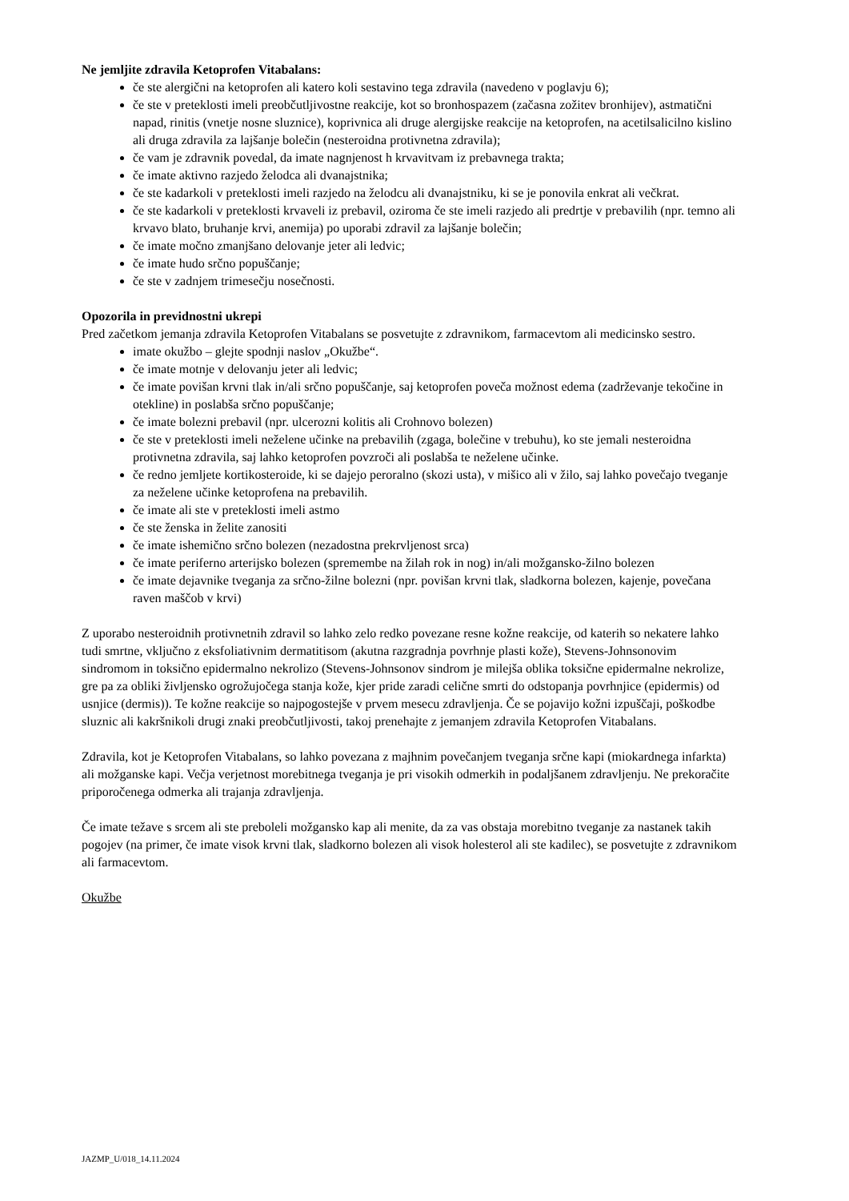Ne jemljite zdravila Ketoprofen Vitabalans:
če ste alergični na ketoprofen ali katero koli sestavino tega zdravila (navedeno v poglavju 6);
če ste v preteklosti imeli preobčutljivostne reakcije, kot so bronhospazem (začasna zožitev bronhijev), astmatični napad, rinitis (vnetje nosne sluznice), koprivnica ali druge alergijske reakcije na ketoprofen, na acetilsalicilno kislino ali druga zdravila za lajšanje bolečin (nesteroidna protivnetna zdravila);
če vam je zdravnik povedal, da imate nagnjenost h krvavitvam iz prebavnega trakta;
če imate aktivno razjedo želodca ali dvanajstnika;
če ste kadarkoli v preteklosti imeli razjedo na želodcu ali dvanajstniku, ki se je ponovila enkrat ali večkrat.
če ste kadarkoli v preteklosti krvaveli iz prebavil, oziroma če ste imeli razjedo ali predrtje v prebavilih (npr. temno ali krvavo blato, bruhanje krvi, anemija) po uporabi zdravil za lajšanje bolečin;
če imate močno zmanjšano delovanje jeter ali ledvic;
če imate hudo srčno popuščanje;
če ste v zadnjem trimesečju nosečnosti.
Opozorila in previdnostni ukrepi
Pred začetkom jemanja zdravila Ketoprofen Vitabalans se posvetujte z zdravnikom, farmacevtom ali medicinsko sestro.
imate okužbo – glejte spodnji naslov „Okužbe“.
če imate motnje v delovanju jeter ali ledvic;
če imate povišan krvni tlak in/ali srčno popuščanje, saj ketoprofen poveča možnost edema (zadrževanje tekočine in otekline) in poslabša srčno popuščanje;
če imate bolezni prebavil (npr. ulcerozni kolitis ali Crohnovo bolezen)
če ste v preteklosti imeli neželene učinke na prebavilih (zgaga, bolečine v trebuhu), ko ste jemali nesteroidna protivnetna zdravila, saj lahko ketoprofen povzroči ali poslabša te neželene učinke.
če redno jemljete kortikosteroide, ki se dajejo peroralno (skozi usta), v mišico ali v žilo, saj lahko povečajo tveganje za neželene učinke ketoprofena na prebavilih.
če imate ali ste v preteklosti imeli astmo
če ste ženska in želite zanositi
če imate ishemično srčno bolezen (nezadostna prekrvljenost srca)
če imate periferno arterijsko bolezen (spremembe na žilah rok in nog) in/ali možgansko-žilno bolezen
če imate dejavnike tveganja za srčno-žilne bolezni (npr. povišan krvni tlak, sladkorna bolezen, kajenje, povečana raven maščob v krvi)
Z uporabo nesteroidnih protivnetnih zdravil so lahko zelo redko povezane resne kožne reakcije, od katerih so nekatere lahko tudi smrtne, vključno z eksfoliativnim dermatitisom (akutna razgradnja povrhnje plasti kože), Stevens-Johnsonovim sindromom in toksično epidermalno nekrolizo (Stevens-Johnsonov sindrom je milejša oblika toksične epidermalne nekrolize, gre pa za obliki življensko ogrožujočega stanja kože, kjer pride zaradi celične smrti do odstopanja povrhnjice (epidermis) od usnjice (dermis)). Te kožne reakcije so najpogostejše v prvem mesecu zdravljenja. Če se pojavijo kožni izpuščaji, poškodbe sluznic ali kakršnikoli drugi znaki preobčutljivosti, takoj prenehajte z jemanjem zdravila Ketoprofen Vitabalans.
Zdravila, kot je Ketoprofen Vitabalans, so lahko povezana z majhnim povečanjem tveganja srčne kapi (miokardnega infarkta) ali možganske kapi. Večja verjetnost morebitnega tveganja je pri visokih odmerkih in podaljšanem zdravljenju. Ne prekoračite priporočenega odmerka ali trajanja zdravljenja.
Če imate težave s srcem ali ste preboleli možgansko kap ali menite, da za vas obstaja morebitno tveganje za nastanek takih pogojev (na primer, če imate visok krvni tlak, sladkorno bolezen ali visok holesterol ali ste kadilec), se posvetujte z zdravnikom ali farmacevtom.
Okužbe
JAZMP_U/018_14.11.2024